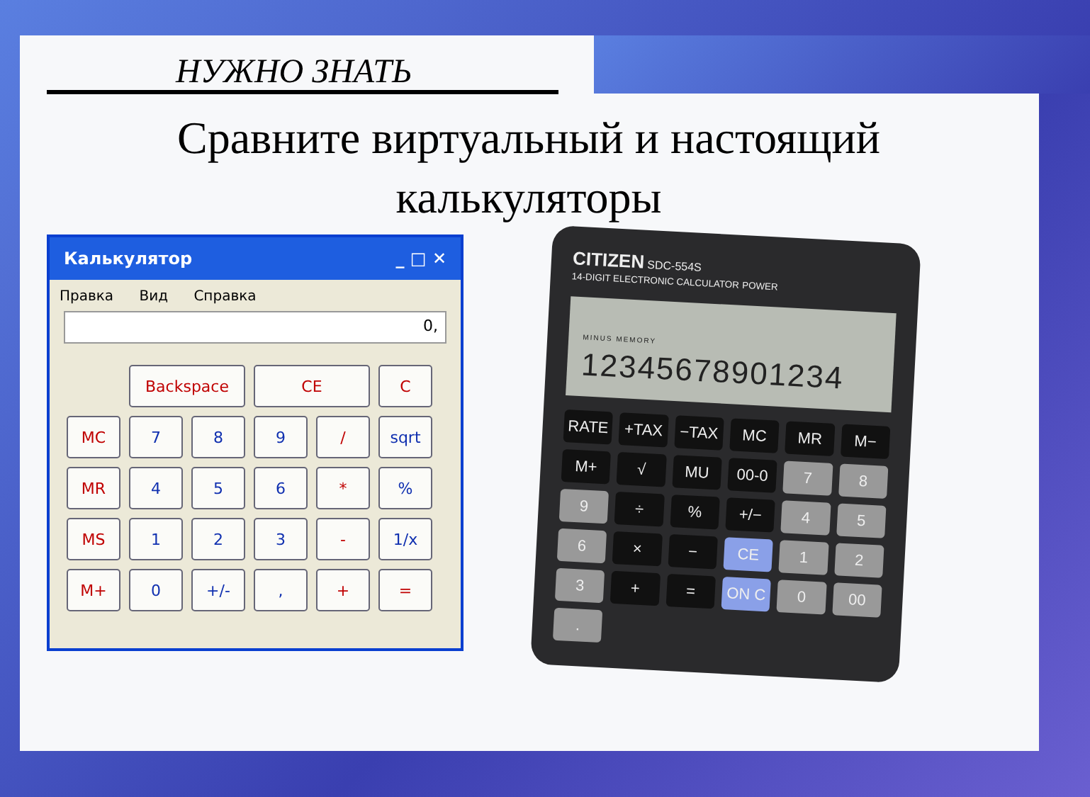НУЖНО ЗНАТЬ
Сравните виртуальный и настоящий
калькуляторы
Калькулятор _ □ ✕
Правка Вид Справка
0,
Backspace
CE
C
MC
7
8
9
/
sqrt
MR
4
5
6
*
%
MS
1
2
3
-
1/x
M+
0
+/-
,
+
=
CITIZEN SDC-554S
14-DIGIT ELECTRONIC CALCULATOR POWER
MINUS MEMORY
12345678901234
RATE +TAX −TAX MC MR M− M+ √ MU 00-0 7 8 9 ÷% +/− 4 5 6 × − CE 1 2 3 + = ON C 0 00 .